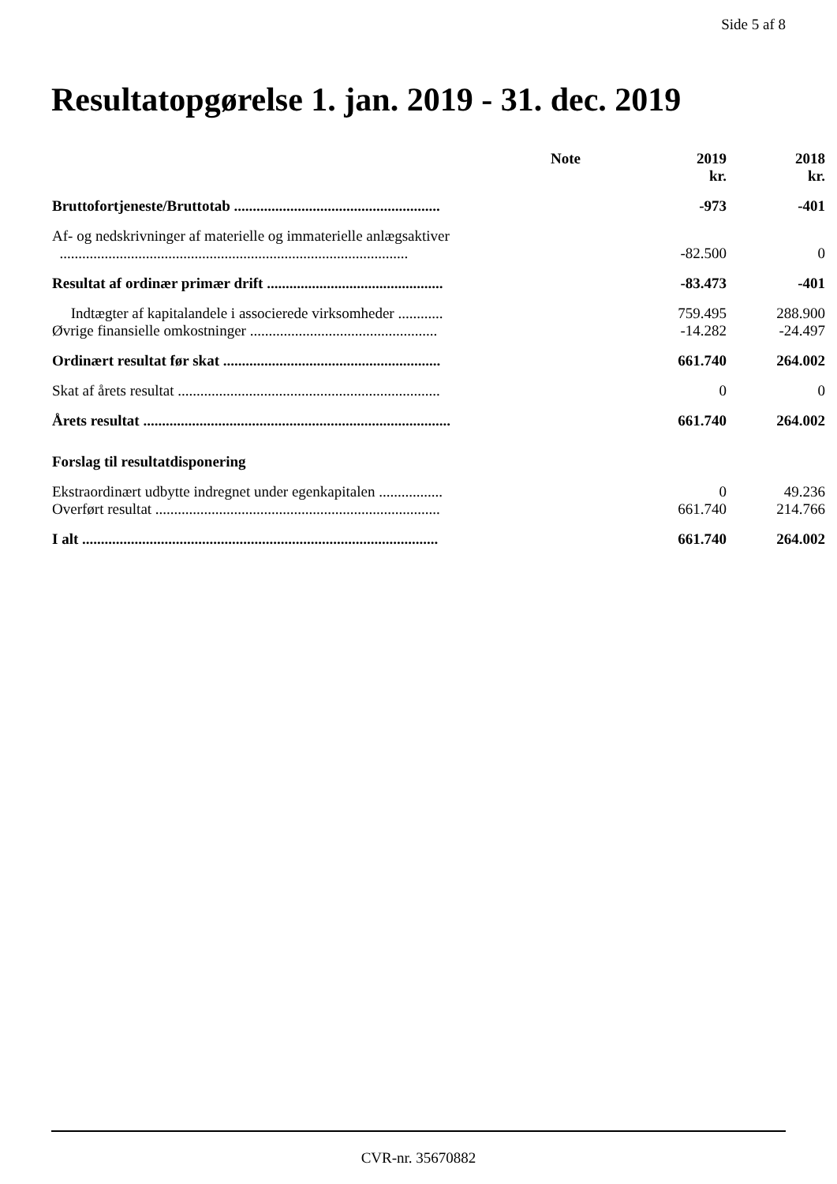Side 5 af 8
Resultatopgørelse 1. jan. 2019 - 31. dec. 2019
| | Note | 2019 kr. | 2018 kr. |
| --- | --- | --- | --- |
| Bruttofortjeneste/Bruttotab ....................................................... | | -973 | -401 |
| Af- og nedskrivninger af materielle og immaterielle anlægsaktiver ............................................................................................. | | -82.500 | 0 |
| Resultat af ordinær primær drift ............................................... | | -83.473 | -401 |
| Indtægter af kapitalandele i associerede virksomheder ............ | | 759.495 | 288.900 |
| Øvrige finansielle omkostninger .................................................. | | -14.282 | -24.497 |
| Ordinært resultat før skat .......................................................... | | 661.740 | 264.002 |
| Skat af årets resultat ...................................................................... | | 0 | 0 |
| Årets resultat .................................................................................. | | 661.740 | 264.002 |
| Forslag til resultatdisponering | | | |
| Ekstraordinært udbytte indregnet under egenkapitalen ................. | | 0 | 49.236 |
| Overført resultat ............................................................................ | | 661.740 | 214.766 |
| I alt ............................................................................................... | | 661.740 | 264.002 |
CVR-nr. 35670882